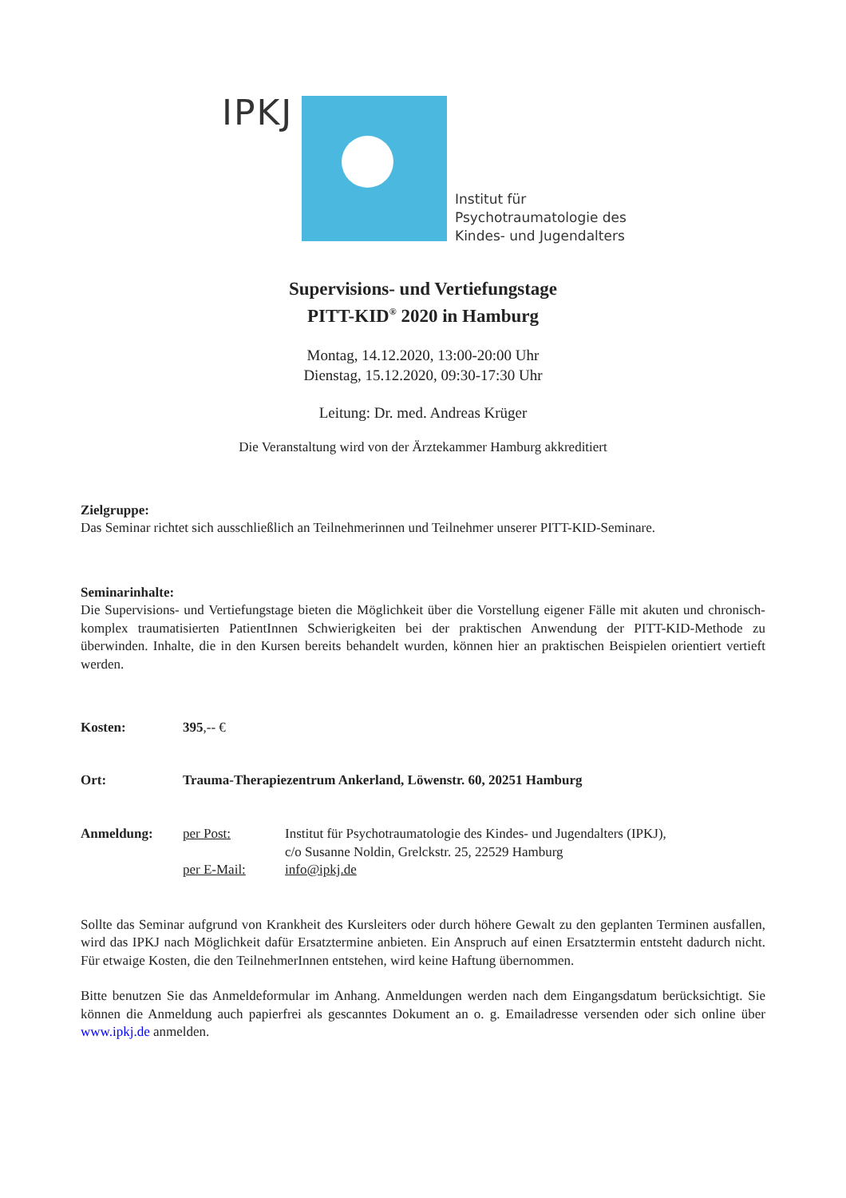IPKJ
Institut für
Psychotraumatologie des
Kindes- und Jugendalters
Supervisions- und Vertiefungstage
PITT-KID<sup>®</sup> 2020 in Hamburg
Montag, 14.12.2020, 13:00-20:00 Uhr
Dienstag, 15.12.2020, 09:30-17:30 Uhr
Leitung: Dr. med. Andreas Krüger
Die Veranstaltung wird von der Ärztekammer Hamburg akkreditiert
Zielgruppe:
Das Seminar richtet sich ausschließlich an Teilnehmerinnen und Teilnehmer unserer PITT-KID-Seminare.
Seminarinhalte:
Die Supervisions- und Vertiefungstage bieten die Möglichkeit über die Vorstellung eigener Fälle mit akuten und chronisch-komplex traumatisierten PatientInnen Schwierigkeiten bei der praktischen Anwendung der PITT-KID-Methode zu überwinden. Inhalte, die in den Kursen bereits behandelt wurden, können hier an praktischen Beispielen orientiert vertieft werden.
Kosten: 395,-- €
Ort: Trauma-Therapiezentrum Ankerland, Löwenstr. 60, 20251 Hamburg
Anmeldung: per Post: Institut für Psychotraumatologie des Kindes- und Jugendalters (IPKJ),
c/o Susanne Noldin, Grelckstr. 25, 22529 Hamburg
per E-Mail: info@ipkj.de
Sollte das Seminar aufgrund von Krankheit des Kursleiters oder durch höhere Gewalt zu den geplanten Terminen ausfallen, wird das IPKJ nach Möglichkeit dafür Ersatztermine anbieten. Ein Anspruch auf einen Ersatztermin entsteht dadurch nicht. Für etwaige Kosten, die den TeilnehmerInnen entstehen, wird keine Haftung übernommen.
Bitte benutzen Sie das Anmeldeformular im Anhang. Anmeldungen werden nach dem Eingangsdatum berücksichtigt. Sie können die Anmeldung auch papierfrei als gescanntes Dokument an o. g. Emailadresse versenden oder sich online über www.ipkj.de anmelden.